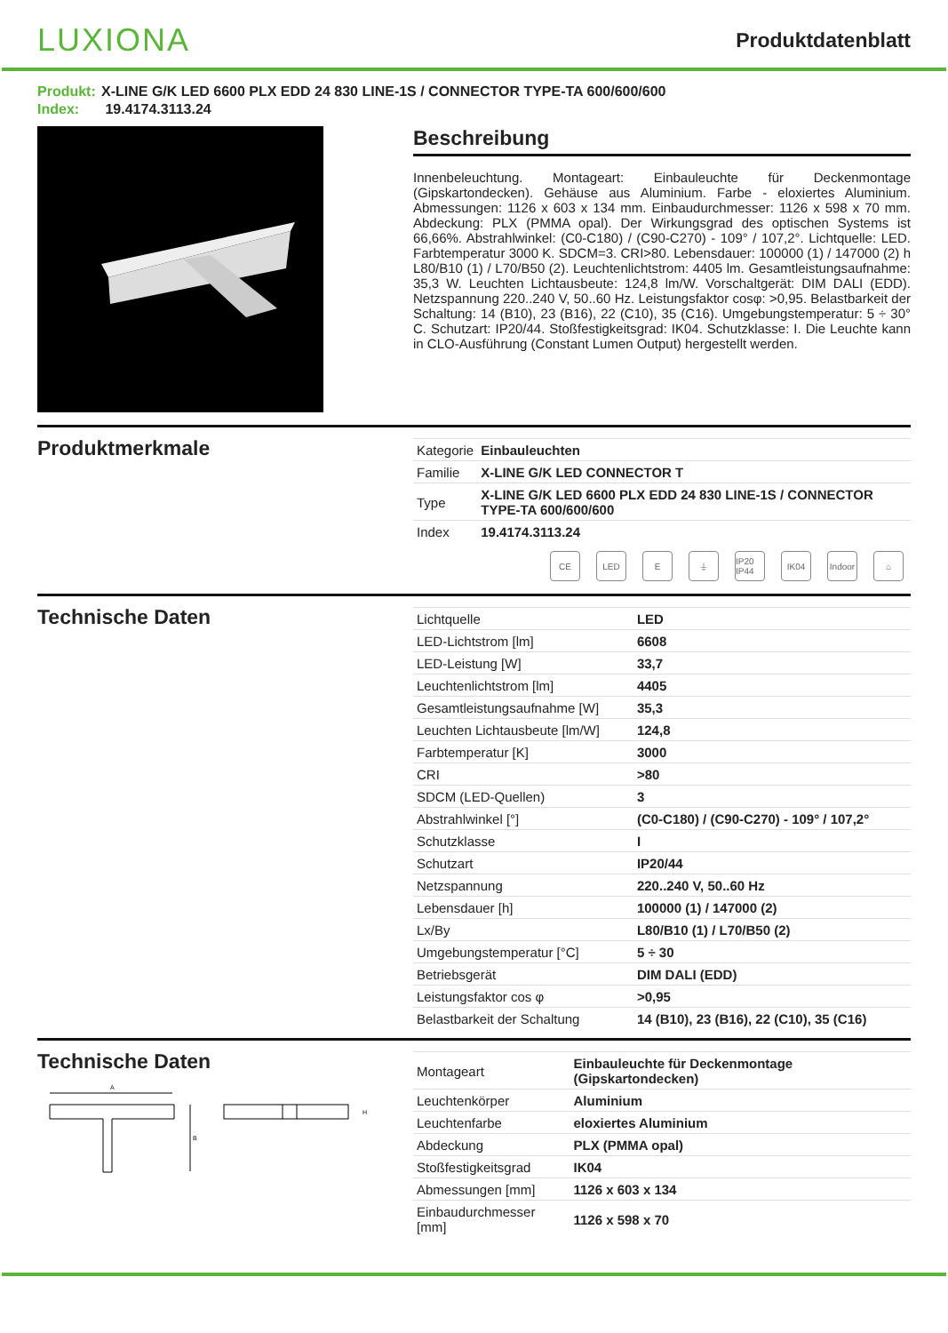LUXIONA
Produktdatenblatt
Produkt: X-LINE G/K LED 6600 PLX EDD 24 830 LINE-1S / CONNECTOR TYPE-TA 600/600/600
Index: 19.4174.3113.24
Beschreibung
Innenbeleuchtung. Montageart: Einbauleuchte für Deckenmontage (Gipskartondecken). Gehäuse aus Aluminium. Farbe - eloxiertes Aluminium. Abmessungen: 1126 x 603 x 134 mm. Einbaudurchmesser: 1126 x 598 x 70 mm. Abdeckung: PLX (PMMA opal). Der Wirkungsgrad des optischen Systems ist 66,66%. Abstrahlwinkel: (C0-C180) / (C90-C270) - 109° / 107,2°. Lichtquelle: LED. Farbtemperatur 3000 K. SDCM=3. CRI>80. Lebensdauer: 100000 (1) / 147000 (2) h L80/B10 (1) / L70/B50 (2). Leuchtenlichtstrom: 4405 lm. Gesamtleistungsaufnahme: 35,3 W. Leuchten Lichtausbeute: 124,8 lm/W. Vorschaltgerät: DIM DALI (EDD). Netzspannung 220..240 V, 50..60 Hz. Leistungsfaktor cosφ: >0,95. Belastbarkeit der Schaltung: 14 (B10), 23 (B16), 22 (C10), 35 (C16). Umgebungstemperatur: 5 ÷ 30° C. Schutzart: IP20/44. Stoßfestigkeitsgrad: IK04. Schutzklasse: I. Die Leuchte kann in CLO-Ausführung (Constant Lumen Output) hergestellt werden.
Produktmerkmale
| Kategorie | Einbauleuchten |
| Familie | X-LINE G/K LED CONNECTOR T |
| Type | X-LINE G/K LED 6600 PLX EDD 24 830 LINE-1S / CONNECTOR TYPE-TA 600/600/600 |
| Index | 19.4174.3113.24 |
CE LED E ⏚ IP20 IP44 IK04 Indoor ⌂
Technische Daten
| Lichtquelle | LED |
| LED-Lichtstrom [lm] | 6608 |
| LED-Leistung [W] | 33,7 |
| Leuchtenlichtstrom [lm] | 4405 |
| Gesamtleistungsaufnahme [W] | 35,3 |
| Leuchten Lichtausbeute [lm/W] | 124,8 |
| Farbtemperatur [K] | 3000 |
| CRI | >80 |
| SDCM (LED-Quellen) | 3 |
| Abstrahlwinkel [°] | (C0-C180) / (C90-C270) - 109° / 107,2° |
| Schutzklasse | I |
| Schutzart | IP20/44 |
| Netzspannung | 220..240 V, 50..60 Hz |
| Lebensdauer [h] | 100000 (1) / 147000 (2) |
| Lx/By | L80/B10 (1) / L70/B50 (2) |
| Umgebungstemperatur [°C] | 5 ÷ 30 |
| Betriebsgerät | DIM DALI (EDD) |
| Leistungsfaktor cos φ | >0,95 |
| Belastbarkeit der Schaltung | 14 (B10), 23 (B16), 22 (C10), 35 (C16) |
Technische Daten
A
B
H
| Montageart | Einbauleuchte für Deckenmontage (Gipskartondecken) |
| Leuchtenkörper | Aluminium |
| Leuchtenfarbe | eloxiertes Aluminium |
| Abdeckung | PLX (PMMA opal) |
| Stoßfestigkeitsgrad | IK04 |
| Abmessungen [mm] | 1126 x 603 x 134 |
| Einbaudurchmesser [mm] | 1126 x 598 x 70 |